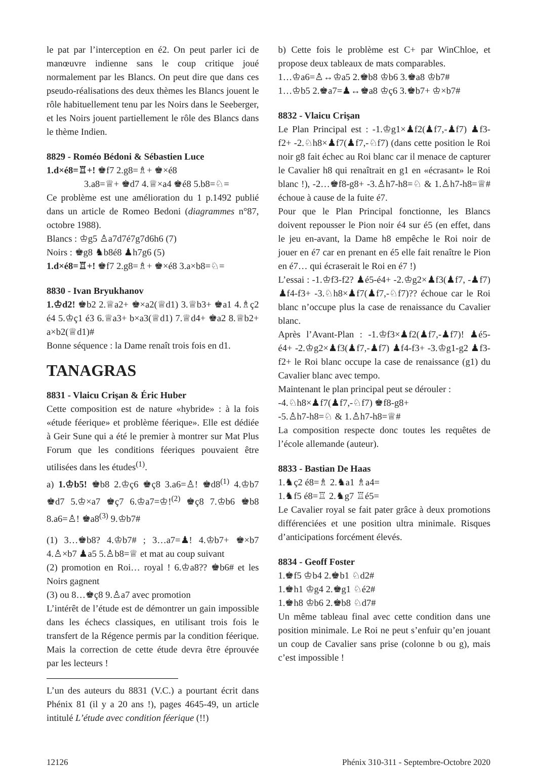le pat par l’interception en é2. On peut parler ici de manœuvre indienne sans le coup critique joué normalement par les Blancs. On peut dire que dans ces pseudo-réalisations des deux thèmes les Blancs jouent le rôle habituellement tenu par les Noirs dans le Seeberger, et les Noirs jouent partiellement le rôle des Blancs dans le thème Indien.
8829 - Roméo Bédoni & Sébastien Luce
1.d×é8=♖+! ♚f7 2.g8=♗+ ♚×é8
    3.a8=♕+ ♚d7 4.♕×a4 ♚é8 5.b8=♘=
Ce problème est une amélioration du 1 p.1492 publié dans un article de Romeo Bedoni (diagrammes n°87, octobre 1988).
Blancs : ♔g5 ♙a7d7é7g7d6h6 (7)
Noirs : ♚g8 ♞b8é8 ♟h7g6 (5)
1.d×é8=♖+! ♚f7 2.g8=♗+ ♚×é8 3.a×b8=♘=
8830 - Ivan Bryukhanov
1.♔d2! ♚b2 2.♕a2+ ♚×a2(♕d1) 3.♕b3+ ♚a1 4.♗ç2 é4 5.♔ç1 é3 6.♕a3+ b×a3(♕d1) 7.♕d4+ ♚a2 8.♕b2+ a×b2(♕d1)#
Bonne séquence : la Dame renaît trois fois en d1.
TANAGRAS
8831 - Vlaicu Crişan & Éric Huber
Cette composition est de nature «hybride» : à la fois «étude féerique» et problème féerique». Elle est dédiée à Geir Sune qui a été le premier à montrer sur Mat Plus Forum que les conditions féeriques pouvaient être utilisées dans les études<sup>(1)</sup>.
a) 1.♔b5! ♚b8 2.♔ç6 ♚ç8 3.a6=♙! ♚d8<sup>(1)</sup> 4.♔b7 ♚d7 5.♔×a7 ♚ç7 6.♔a7=♔!<sup>(2)</sup> ♚ç8 7.♔b6 ♚b8 8.a6=♙! ♚a8<sup>(3)</sup> 9.♔b7#
(1) 3…♚b8? 4.♔b7# ; 3…a7=♟! 4.♔b7+ ♚×b7 4.♙×b7 ♟a5 5.♙b8=♕ et mat au coup suivant
(2) promotion en Roi… royal ! 6.♔a8?? ♚b6# et les Noirs gagnent
(3) ou 8…♚ç8 9.♙a7 avec promotion
L’intérêt de l’étude est de démontrer un gain impossible dans les échecs classiques, en utilisant trois fois le transfert de la Régence permis par la condition féerique. Mais la correction de cette étude devra être éprouvée par les lecteurs !
L’un des auteurs du 8831 (V.C.) a pourtant écrit dans Phénix 81 (il y a 20 ans !), pages 4645-49, un article intitulé L’étude avec condition féerique (!!)
b) Cette fois le problème est C+ par WinChloe, et propose deux tableaux de mats comparables.
1…♔a6=♙↔♔a5 2.♚b8 ♔b6 3.♚a8 ♔b7#
1…♔b5 2.♚a7=♟↔♚a8 ♔ç6 3.♚b7+ ♔×b7#
8832 - Vlaicu Crişan
Le Plan Principal est : -1.♔g1×♟f2(♟f7,-♟f7) ♟f3-f2+ -2.♘h8×♟f7(♟f7,-♘f7) (dans cette position le Roi noir g8 fait échec au Roi blanc car il menace de capturer le Cavalier h8 qui renaîtrait en g1 en «écrasant» le Roi blanc !), -2…♚f8-g8+ -3.♙h7-h8=♘ & 1.♙h7-h8=♕# échoue à cause de la fuite é7.
Pour que le Plan Principal fonctionne, les Blancs doivent repousser le Pion noir é4 sur é5 (en effet, dans le jeu en-avant, la Dame h8 empêche le Roi noir de jouer en é7 car en prenant en é5 elle fait renaître le Pion en é7… qui écraserait le Roi en é7 !)
L’essai : -1.♔f3-f2? ♟é5-é4+ -2.♔g2×♟f3(♟f7, -♟f7) ♟f4-f3+ -3.♘h8×♟f7(♟f7,-♘f7)?? échoue car le Roi blanc n’occupe plus la case de renaissance du Cavalier blanc.
Après l’Avant-Plan : -1.♔f3×♟f2(♟f7,-♟f7)! ♟é5-é4+ -2.♔g2×♟f3(♟f7,-♟f7) ♟f4-f3+ -3.♔g1-g2 ♟f3-f2+ le Roi blanc occupe la case de renaissance (g1) du Cavalier blanc avec tempo.
Maintenant le plan principal peut se dérouler :
-4.♘h8×♟f7(♟f7,-♘f7) ♚f8-g8+
-5.♙h7-h8=♘ & 1.♙h7-h8=♕#
La composition respecte donc toutes les requêtes de l’école allemande (auteur).
8833 - Bastian De Haas
1.♞ç2 é8=♗ 2.♞a1 ♗a4=
1.♞f5 é8=♖ 2.♞g7 ♖é5=
Le Cavalier royal se fait pater grâce à deux promotions différenciées et une position ultra minimale. Risques d’anticipations forcément élevés.
8834 - Geoff Foster
1.♚f5 ♔b4 2.♚b1 ♘d2#
1.♚h1 ♔g4 2.♚g1 ♘é2#
1.♚h8 ♔b6 2.♚b8 ♘d7#
Un même tableau final avec cette condition dans une position minimale. Le Roi ne peut s’enfuir qu’en jouant un coup de Cavalier sans prise (colonne b ou g), mais c’est impossible !
12126 Phénix 310-311 - Septembre-Octobre 2020